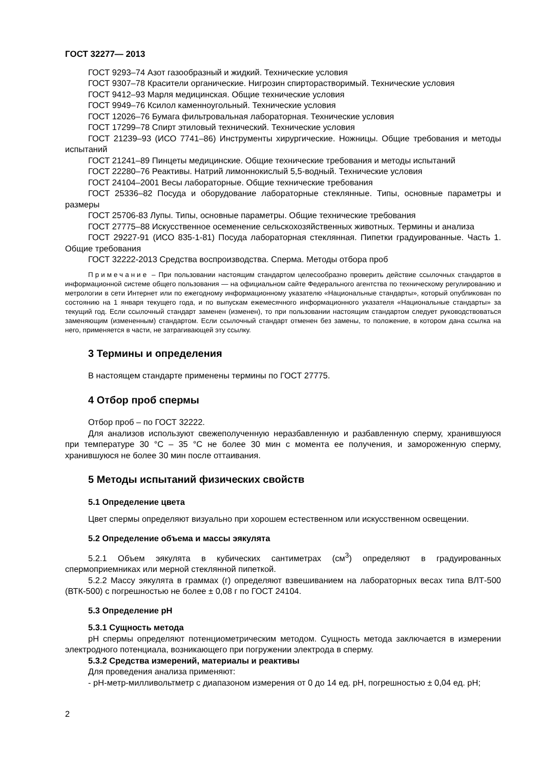ГОСТ 32277— 2013
ГОСТ 9293–74 Азот газообразный и жидкий. Технические условия
ГОСТ 9307–78 Красители органические. Нигрозин спирторастворимый. Технические условия
ГОСТ 9412–93 Марля медицинская. Общие технические условия
ГОСТ 9949–76 Ксилол каменноугольный. Технические условия
ГОСТ 12026–76 Бумага фильтровальная лабораторная. Технические условия
ГОСТ 17299–78 Спирт этиловый технический. Технические условия
ГОСТ 21239–93 (ИСО 7741–86) Инструменты хирургические. Ножницы. Общие требования и методы испытаний
ГОСТ 21241–89 Пинцеты медицинские. Общие технические требования и методы испытаний
ГОСТ 22280–76 Реактивы. Натрий лимоннокислый 5,5-водный. Технические условия
ГОСТ 24104–2001 Весы лабораторные. Общие технические требования
ГОСТ 25336–82 Посуда и оборудование лабораторные стеклянные. Типы, основные параметры и размеры
ГОСТ 25706-83 Лупы. Типы, основные параметры. Общие технические требования
ГОСТ 27775–88 Искусственное осеменение сельскохозяйственных животных. Термины и анализа
ГОСТ 29227-91 (ИСО 835-1-81) Посуда лабораторная стеклянная. Пипетки градуированные. Часть 1. Общие требования
ГОСТ 32222-2013 Средства воспроизводства. Сперма. Методы отбора проб
Примечание – При пользовании настоящим стандартом целесообразно проверить действие ссылочных стандартов в информационной системе общего пользования — на официальном сайте Федерального агентства по техническому регулированию и метрологии в сети Интернет или по ежегодному информационному указателю «Национальные стандарты», который опубликован по состоянию на 1 января текущего года, и по выпускам ежемесячного информационного указателя «Национальные стандарты» за текущий год. Если ссылочный стандарт заменен (изменен), то при пользовании настоящим стандартом следует руководствоваться заменяющим (измененным) стандартом. Если ссылочный стандарт отменен без замены, то положение, в котором дана ссылка на него, применяется в части, не затрагивающей эту ссылку.
3 Термины и определения
В настоящем стандарте применены термины по ГОСТ 27775.
4 Отбор проб спермы
Отбор проб – по ГОСТ 32222.
Для анализов используют свежеполученную неразбавленную и разбавленную сперму, хранившуюся при температуре 30 °С – 35 °С не более 30 мин с момента ее получения, и замороженную сперму, хранившуюся не более 30 мин после оттаивания.
5 Методы испытаний физических свойств
5.1 Определение цвета
Цвет спермы определяют визуально при хорошем естественном или искусственном освещении.
5.2 Определение объема и массы эякулята
5.2.1 Объем эякулята в кубических сантиметрах (см<sup>3</sup>) определяют в градуированных спермоприемниках или мерной стеклянной пипеткой.
5.2.2 Массу эякулята в граммах (г) определяют взвешиванием на лабораторных весах типа ВЛТ-500 (ВТК-500) с погрешностью не более ± 0,08 г по ГОСТ 24104.
5.3 Определение рН
5.3.1 Сущность метода
рН спермы определяют потенциометрическим методом. Сущность метода заключается в измерении электродного потенциала, возникающего при погружении электрода в сперму.
5.3.2 Средства измерений, материалы и реактивы
Для проведения анализа применяют:
- рН-метр-милливольтметр с диапазоном измерения от 0 до 14 ед. рН, погрешностью ± 0,04 ед. рН;
2